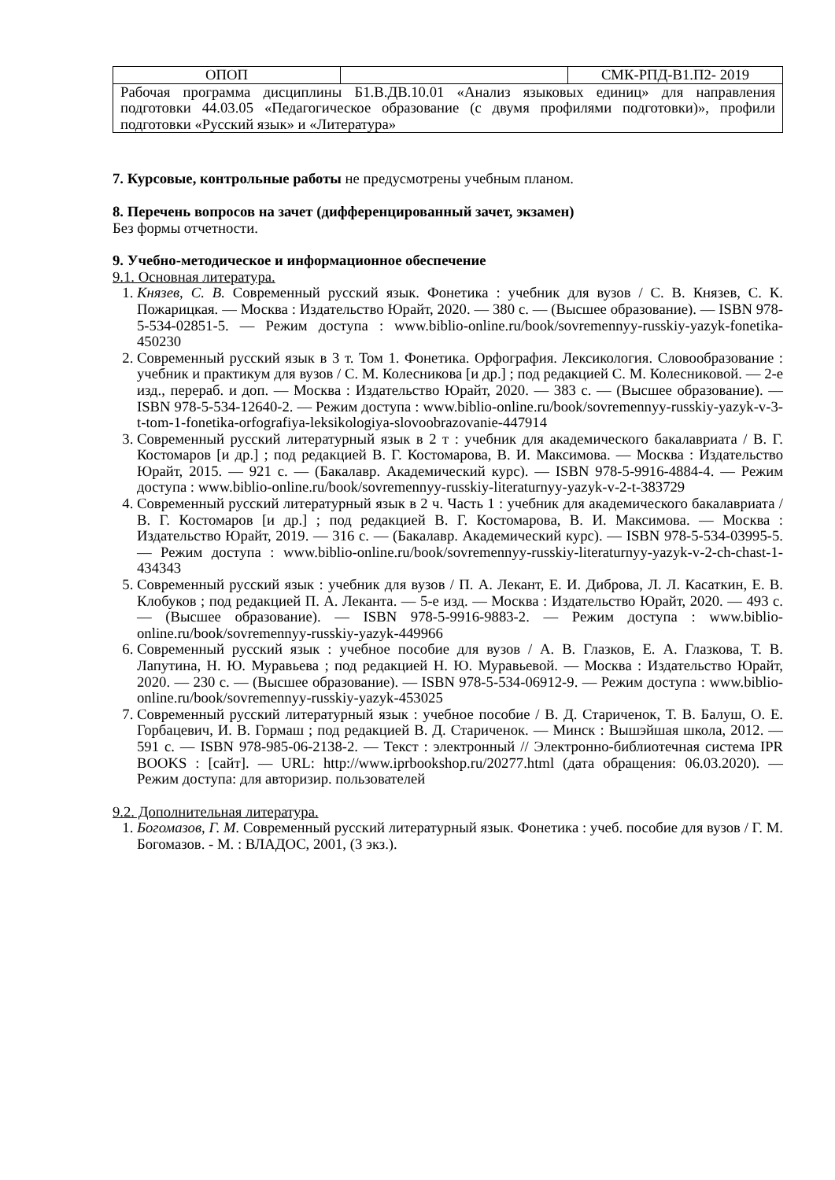| ОПОП | | СМК-РПД-В1.П2- 2019 |
| Рабочая программа дисциплины Б1.В.ДВ.10.01 «Анализ языковых единиц» для направления подготовки 44.03.05 «Педагогическое образование (с двумя профилями подготовки)», профили подготовки «Русский язык» и «Литература» | | |
7. Курсовые, контрольные работы не предусмотрены учебным планом.
8. Перечень вопросов на зачет (дифференцированный зачет, экзамен)
Без формы отчетности.
9. Учебно-методическое и информационное обеспечение
9.1. Основная литература.
1. Князев, С. В. Современный русский язык. Фонетика : учебник для вузов / С. В. Князев, С. К. Пожарицкая. — Москва : Издательство Юрайт, 2020. — 380 с. — (Высшее образование). — ISBN 978-5-534-02851-5. — Режим доступа : www.biblio-online.ru/book/sovremennyy-russkiy-yazyk-fonetika-450230
2. Современный русский язык в 3 т. Том 1. Фонетика. Орфография. Лексикология. Словообразование : учебник и практикум для вузов / С. М. Колесникова [и др.] ; под редакцией С. М. Колесниковой. — 2-е изд., перераб. и доп. — Москва : Издательство Юрайт, 2020. — 383 с. — (Высшее образование). — ISBN 978-5-534-12640-2. — Режим доступа : www.biblio-online.ru/book/sovremennyy-russkiy-yazyk-v-3-t-tom-1-fonetika-orfografiya-leksikologiya-slovoobrazovanie-447914
3. Современный русский литературный язык в 2 т : учебник для академического бакалавриата / В. Г. Костомаров [и др.] ; под редакцией В. Г. Костомарова, В. И. Максимова. — Москва : Издательство Юрайт, 2015. — 921 с. — (Бакалавр. Академический курс). — ISBN 978-5-9916-4884-4. — Режим доступа : www.biblio-online.ru/book/sovremennyy-russkiy-literaturnyy-yazyk-v-2-t-383729
4. Современный русский литературный язык в 2 ч. Часть 1 : учебник для академического бакалавриата / В. Г. Костомаров [и др.] ; под редакцией В. Г. Костомарова, В. И. Максимова. — Москва : Издательство Юрайт, 2019. — 316 с. — (Бакалавр. Академический курс). — ISBN 978-5-534-03995-5. — Режим доступа : www.biblio-online.ru/book/sovremennyy-russkiy-literaturnyy-yazyk-v-2-ch-chast-1-434343
5. Современный русский язык : учебник для вузов / П. А. Лекант, Е. И. Диброва, Л. Л. Касаткин, Е. В. Клобуков ; под редакцией П. А. Леканта. — 5-е изд. — Москва : Издательство Юрайт, 2020. — 493 с. — (Высшее образование). — ISBN 978-5-9916-9883-2. — Режим доступа : www.biblio-online.ru/book/sovremennyy-russkiy-yazyk-449966
6. Современный русский язык : учебное пособие для вузов / А. В. Глазков, Е. А. Глазкова, Т. В. Лапутина, Н. Ю. Муравьева ; под редакцией Н. Ю. Муравьевой. — Москва : Издательство Юрайт, 2020. — 230 с. — (Высшее образование). — ISBN 978-5-534-06912-9. — Режим доступа : www.biblio-online.ru/book/sovremennyy-russkiy-yazyk-453025
7. Современный русский литературный язык : учебное пособие / В. Д. Стариченок, Т. В. Балуш, О. Е. Горбацевич, И. В. Гормаш ; под редакцией В. Д. Стариченок. — Минск : Вышэйшая школа, 2012. — 591 c. — ISBN 978-985-06-2138-2. — Текст : электронный // Электронно-библиотечная система IPR BOOKS : [сайт]. — URL: http://www.iprbookshop.ru/20277.html (дата обращения: 06.03.2020). — Режим доступа: для авторизир. пользователей
9.2. Дополнительная литература.
1. Богомазов, Г. М. Современный русский литературный язык. Фонетика : учеб. пособие для вузов / Г. М. Богомазов. - М. : ВЛАДОС, 2001, (3 экз.).